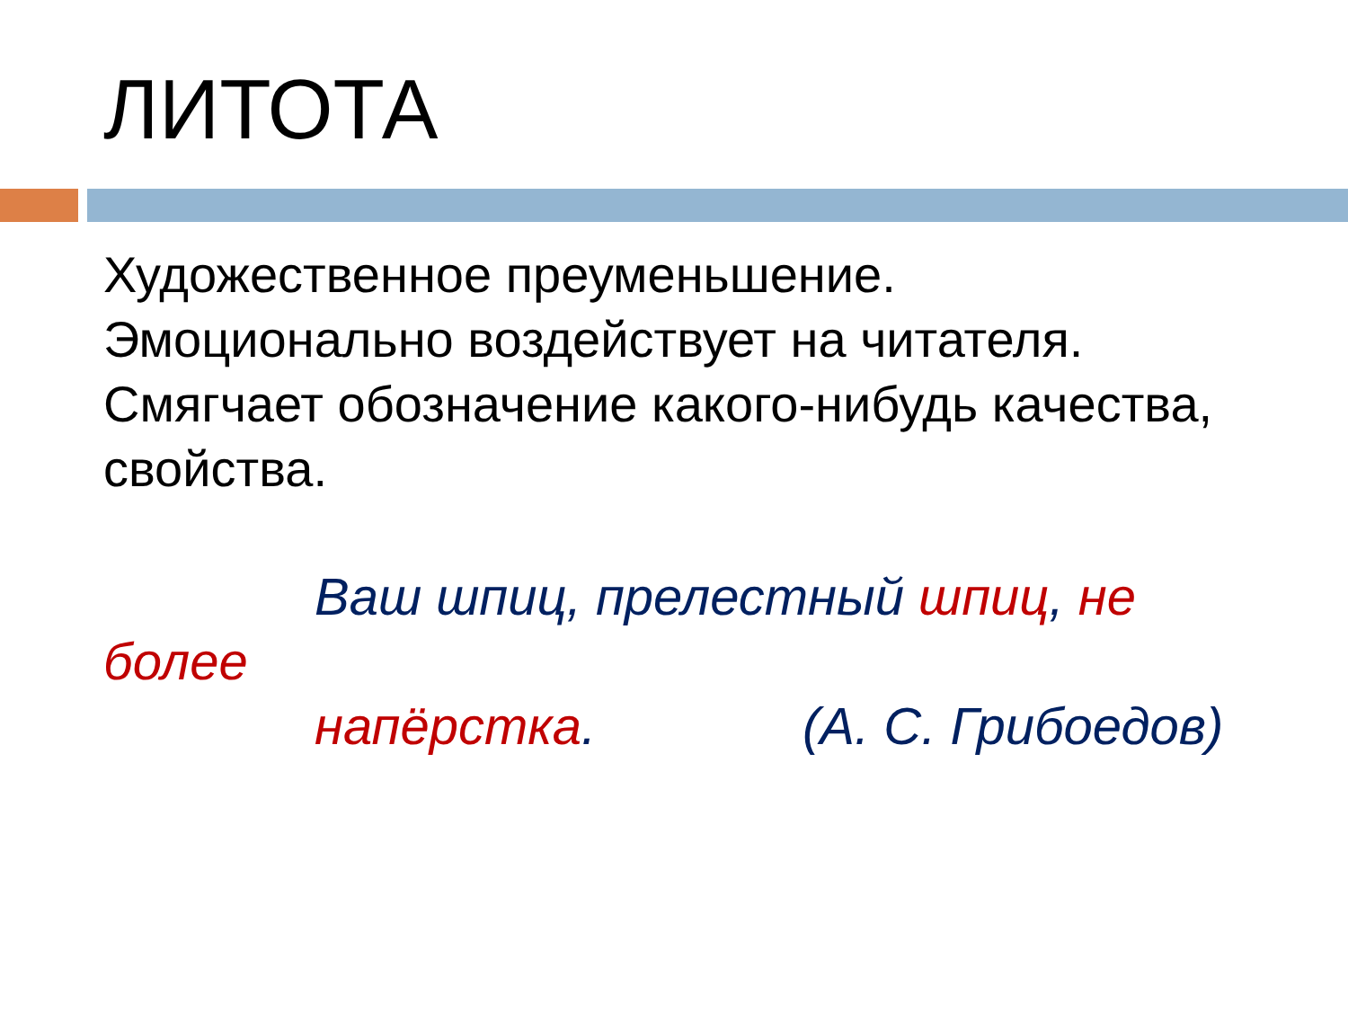ЛИТОТА
Художественное преуменьшение.
Эмоционально воздействует на читателя.
Смягчает обозначение какого-нибудь качества,
свойства.
Ваш шпиц, прелестный шпиц, не более
напёрстка. (А. С. Грибоедов)